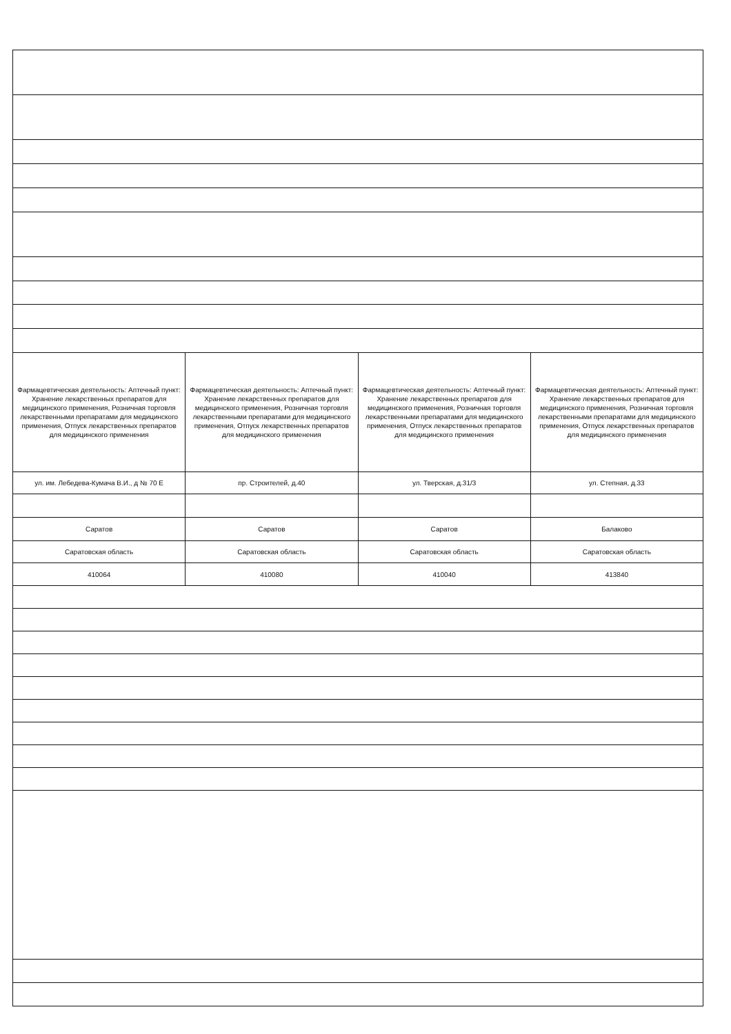| Фармацевтическая деятельность: Аптечный пункт: Хранение лекарственных препаратов для медицинского применения, Розничная торговля лекарственными препаратами для медицинского применения, Отпуск лекарственных препаратов для медицинского применения | Фармацевтическая деятельность: Аптечный пункт: Хранение лекарственных препаратов для медицинского применения, Розничная торговля лекарственными препаратами для медицинского применения, Отпуск лекарственных препаратов для медицинского применения | Фармацевтическая деятельность: Аптечный пункт: Хранение лекарственных препаратов для медицинского применения, Розничная торговля лекарственными препаратами для медицинского применения, Отпуск лекарственных препаратов для медицинского применения | Фармацевтическая деятельность: Аптечный пункт: Хранение лекарственных препаратов для медицинского применения, Розничная торговля лекарственными препаратами для медицинского применения, Отпуск лекарственных препаратов для медицинского применения |
| ул. им. Лебедева-Кумача В.И., д № 70 Е | пр. Строителей, д.40 | ул. Тверская, д.31/3 | ул. Степная, д.33 |
| Саратов | Саратов | Саратов | Балаково |
| Саратовская область | Саратовская область | Саратовская область | Саратовская область |
| 410064 | 410080 | 410040 | 413840 |